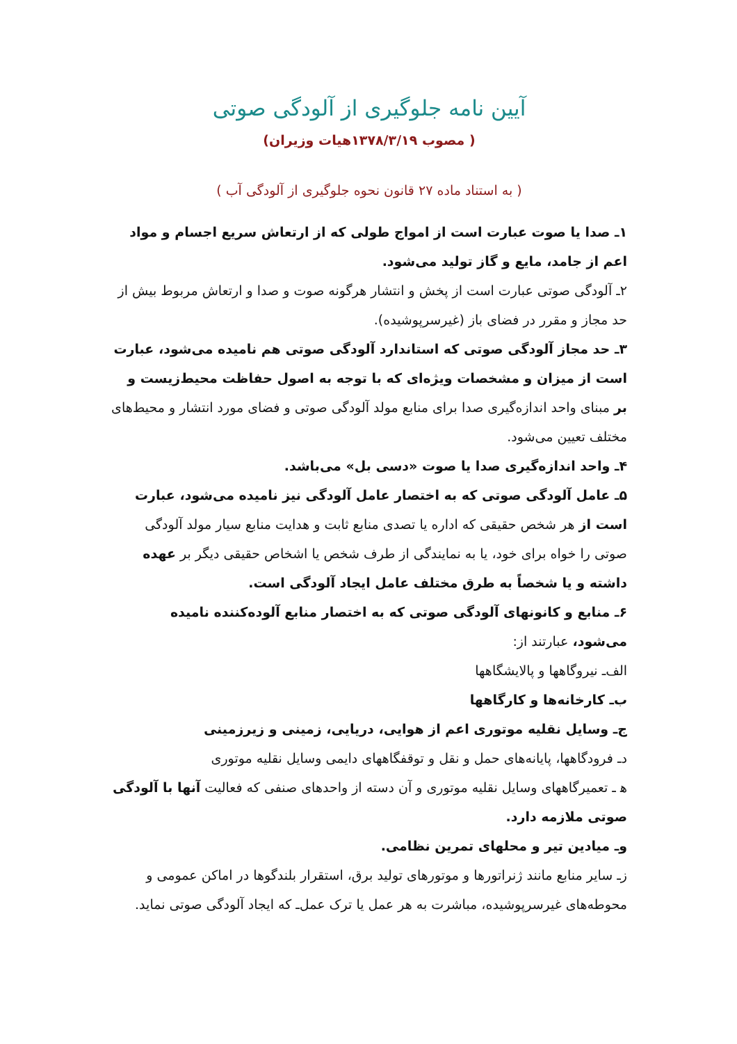آیین نامه جلوگیری از آلودگی صوتی
( مصوب ۱۳۷۸/۳/۱۹هیات وزیران)
( به استناد ماده ۲۷ قانون نحوه جلوگیری از آلودگی آب )
۱ـ صدا یا صوت عبارت است از امواج طولی که از ارتعاش سریع اجسام و مواد اعم از جامد، مایع و گاز تولید می‌شود.
۲ـ آلودگی صوتی عبارت است از پخش و انتشار هرگونه صوت و صدا و ارتعاش مربوط بیش از حد مجاز و مقرر در فضای باز (غیرسرپوشیده).
۳ـ حد مجاز آلودگی صوتی که استاندارد آلودگی صوتی هم نامیده می‌شود، عبارت است از میزان و مشخصات ویژه‌ای که با توجه به اصول حفاظت محیط‌زیست و بر مبنای واحد اندازه‌گیری صدا برای منابع مولد آلودگی صوتی و فضای مورد انتشار و محیط‌های مختلف تعیین می‌شود.
۴ـ واحد اندازه‌گیری صدا یا صوت «دسی بل» می‌باشد.
۵ـ عامل آلودگی صوتی که به اختصار عامل آلودگی نیز نامیده می‌شود، عبارت است از هر شخص حقیقی که اداره یا تصدی منابع ثابت و هدایت منابع سیار مولد آلودگی صوتی را خواه برای خود، یا به نمایندگی از طرف شخص یا اشخاص حقیقی دیگر بر عهده داشته و یا شخصاً به طرق مختلف عامل ایجاد آلودگی است.
۶ـ منابع و کانونهای آلودگی صوتی که به اختصار منابع آلوده‌کننده نامیده می‌شود، عبارتند از:
الف‌ـ نیروگاهها و پالایشگاهها
ب‌ـ کارخانه‌ها و کارگاهها
ج‌ـ وسایل نقلیه موتوری اعم از هوایی، دریایی، زمینی و زیرزمینی
د‌ـ فرودگاهها، پایانه‌های حمل و نقل و توقفگاههای دایمی وسایل نقلیه موتوری
ه‍ ـ تعمیرگاههای وسایل نقلیه موتوری و آن دسته از واحدهای صنفی که فعالیت آنها با آلودگی صوتی ملازمه دارد.
و‌ـ میادین تیر و محلهای تمرین نظامی.
ز‌ـ سایر منابع مانند ژنراتورها و موتورهای تولید برق، استقرار بلندگوها در اماکن عمومی و محوطه‌های غیرسرپوشیده، مباشرت به هر عمل یا ترک عمل‌ـ که ایجاد آلودگی صوتی نماید.